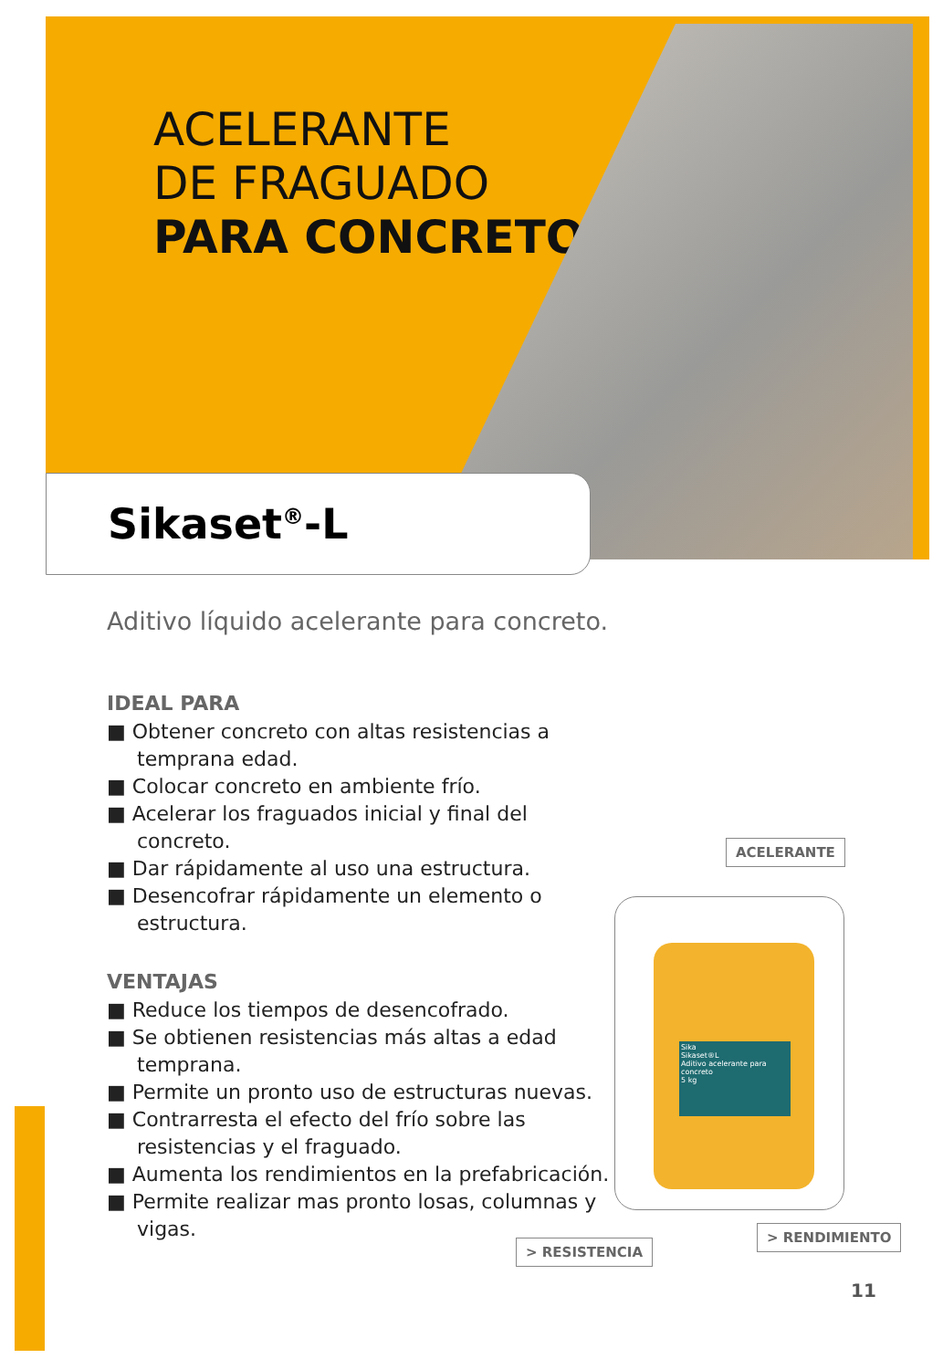ACELERANTE
DE FRAGUADO
PARA CONCRETO
Sikaset<sup>®</sup>-L
Aditivo líquido acelerante para concreto.
IDEAL PARA
■ Obtener concreto con altas resistencias a temprana edad.
■ Colocar concreto en ambiente frío.
■ Acelerar los fraguados inicial y final del concreto.
■ Dar rápidamente al uso una estructura.
■ Desencofrar rápidamente un elemento o estructura.
VENTAJAS
■ Reduce los tiempos de desencofrado.
■ Se obtienen resistencias más altas a edad temprana.
■ Permite un pronto uso de estructuras nuevas.
■ Contrarresta el efecto del frío sobre las resistencias y el fraguado.
■ Aumenta los rendimientos en la prefabricación.
■ Permite realizar mas pronto losas, columnas y vigas.
ACELERANTE
Sika
Sikaset®L
Aditivo acelerante para concreto
5 kg
> RESISTENCIA
> RENDIMIENTO
11